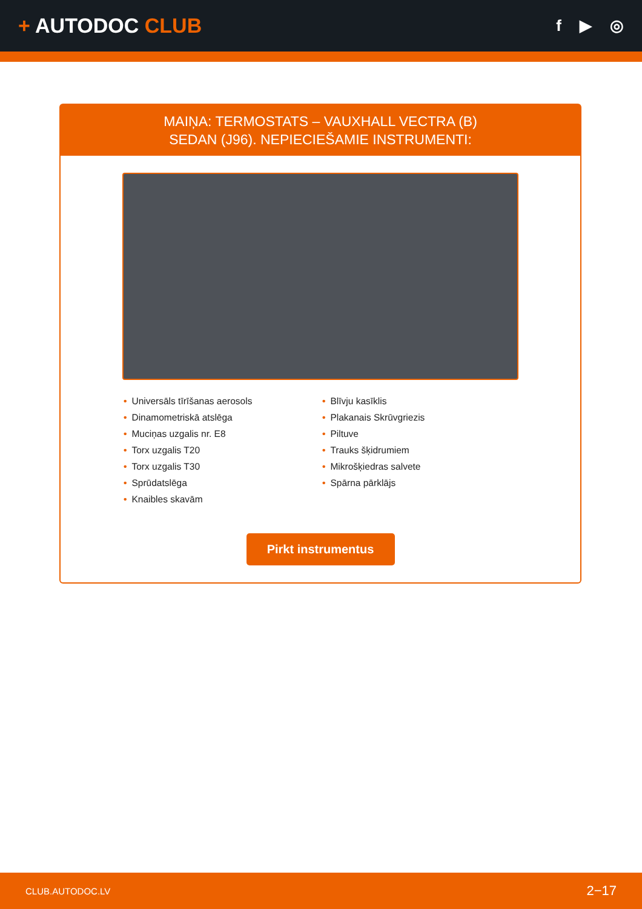+ AUTODOC CLUB
f ▶ ◎
MAIŅA: TERMOSTATS – VAUXHALL VECTRA (B)
SEDAN (J96). NEPIECIEŠAMIE INSTRUMENTI:
• Universāls tīrīšanas aerosols
• Dinamometriskā atslēga
• Muciņas uzgalis nr. E8
• Torx uzgalis T20
• Torx uzgalis T30
• Sprūdatslēga
• Knaibles skavām
• Blīvju kasīklis
• Plakanais Skrūvgriezis
• Piltuve
• Trauks šķidrumiem
• Mikrošķiedras salvete
• Spārna pārklājs
Pirkt instrumentus
CLUB.AUTODOC.LV 2−17